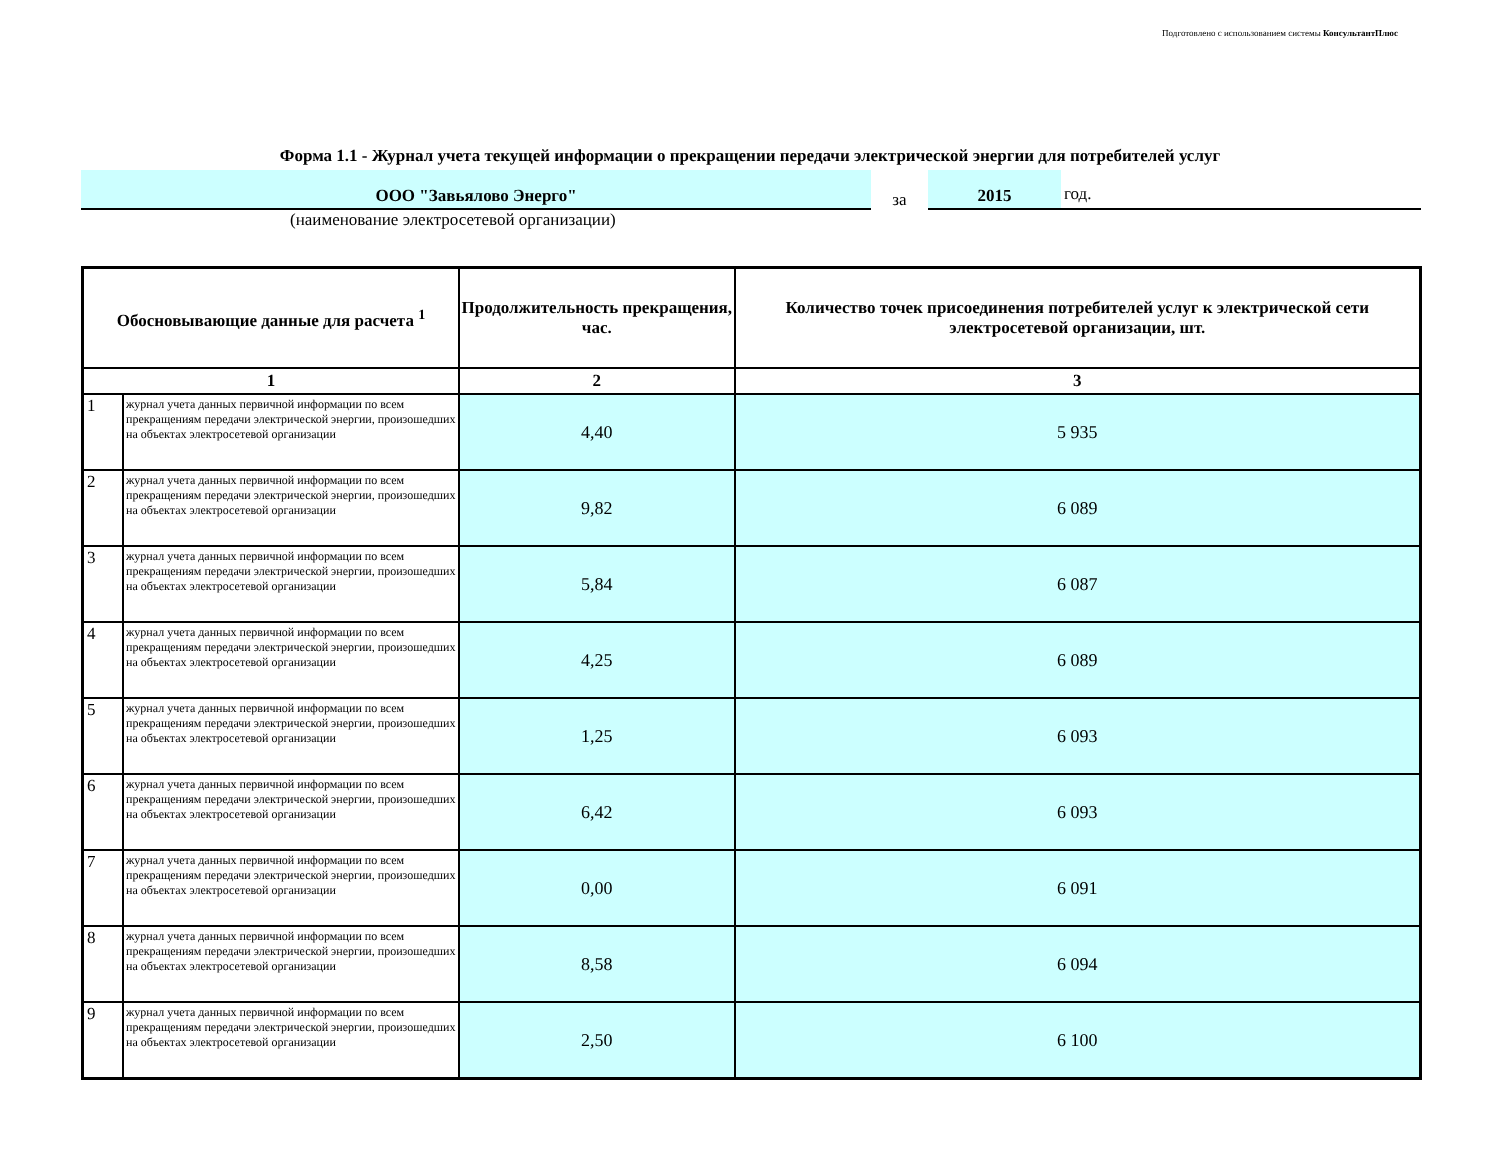Подготовлено с использованием системы КонсультантПлюс
Форма 1.1 - Журнал учета текущей информации о прекращении передачи электрической энергии для потребителей услуг
ООО "Завьялово Энерго"
за
2015
год.
(наименование электросетевой организации)
| Обосновывающие данные для расчета <sup>1</sup> | | Продолжительность прекращения, час. | Количество точек присоединения потребителей услуг к электрической сети электросетевой организации, шт. |
| --- | --- | --- | --- |
| 1 | | 2 | 3 |
| 1 | журнал учета данных первичной информации по всем прекращениям передачи электрической энергии, произошедших на объектах электросетевой организации | 4,40 | 5 935 |
| 2 | журнал учета данных первичной информации по всем прекращениям передачи электрической энергии, произошедших на объектах электросетевой организации | 9,82 | 6 089 |
| 3 | журнал учета данных первичной информации по всем прекращениям передачи электрической энергии, произошедших на объектах электросетевой организации | 5,84 | 6 087 |
| 4 | журнал учета данных первичной информации по всем прекращениям передачи электрической энергии, произошедших на объектах электросетевой организации | 4,25 | 6 089 |
| 5 | журнал учета данных первичной информации по всем прекращениям передачи электрической энергии, произошедших на объектах электросетевой организации | 1,25 | 6 093 |
| 6 | журнал учета данных первичной информации по всем прекращениям передачи электрической энергии, произошедших на объектах электросетевой организации | 6,42 | 6 093 |
| 7 | журнал учета данных первичной информации по всем прекращениям передачи электрической энергии, произошедших на объектах электросетевой организации | 0,00 | 6 091 |
| 8 | журнал учета данных первичной информации по всем прекращениям передачи электрической энергии, произошедших на объектах электросетевой организации | 8,58 | 6 094 |
| 9 | журнал учета данных первичной информации по всем прекращениям передачи электрической энергии, произошедших на объектах электросетевой организации | 2,50 | 6 100 |